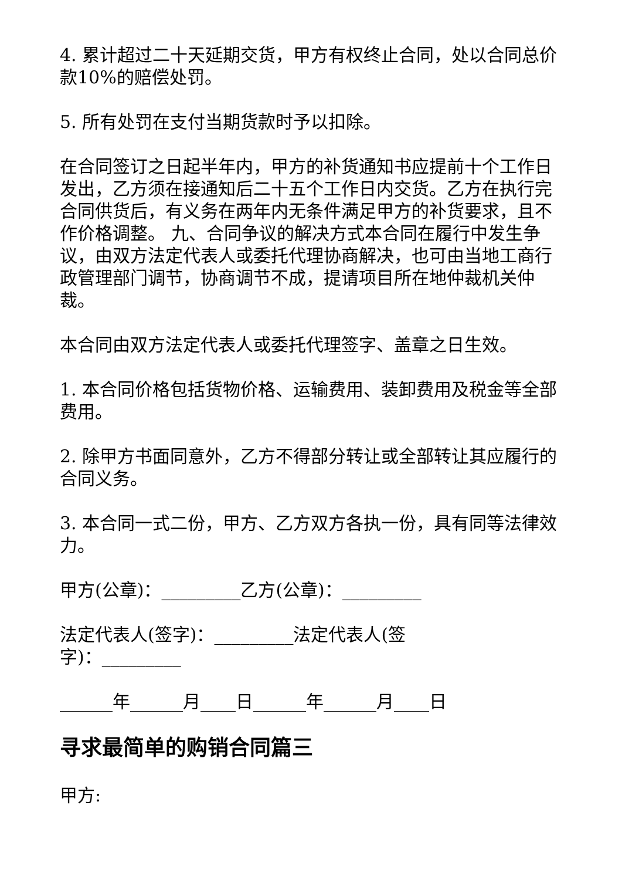4. 累计超过二十天延期交货，甲方有权终止合同，处以合同总价款10%的赔偿处罚。
5. 所有处罚在支付当期货款时予以扣除。
在合同签订之日起半年内，甲方的补货通知书应提前十个工作日发出，乙方须在接通知后二十五个工作日内交货。乙方在执行完合同供货后，有义务在两年内无条件满足甲方的补货要求，且不作价格调整。 九、合同争议的解决方式本合同在履行中发生争议，由双方法定代表人或委托代理协商解决，也可由当地工商行政管理部门调节，协商调节不成，提请项目所在地仲裁机关仲裁。
本合同由双方法定代表人或委托代理签字、盖章之日生效。
1. 本合同价格包括货物价格、运输费用、装卸费用及税金等全部费用。
2. 除甲方书面同意外，乙方不得部分转让或全部转让其应履行的合同义务。
3. 本合同一式二份，甲方、乙方双方各执一份，具有同等法律效力。
甲方(公章)：_________乙方(公章)：_________
法定代表人(签字)：_________法定代表人(签字)：_________
______年______月____日______年______月____日
寻求最简单的购销合同篇三
甲方: